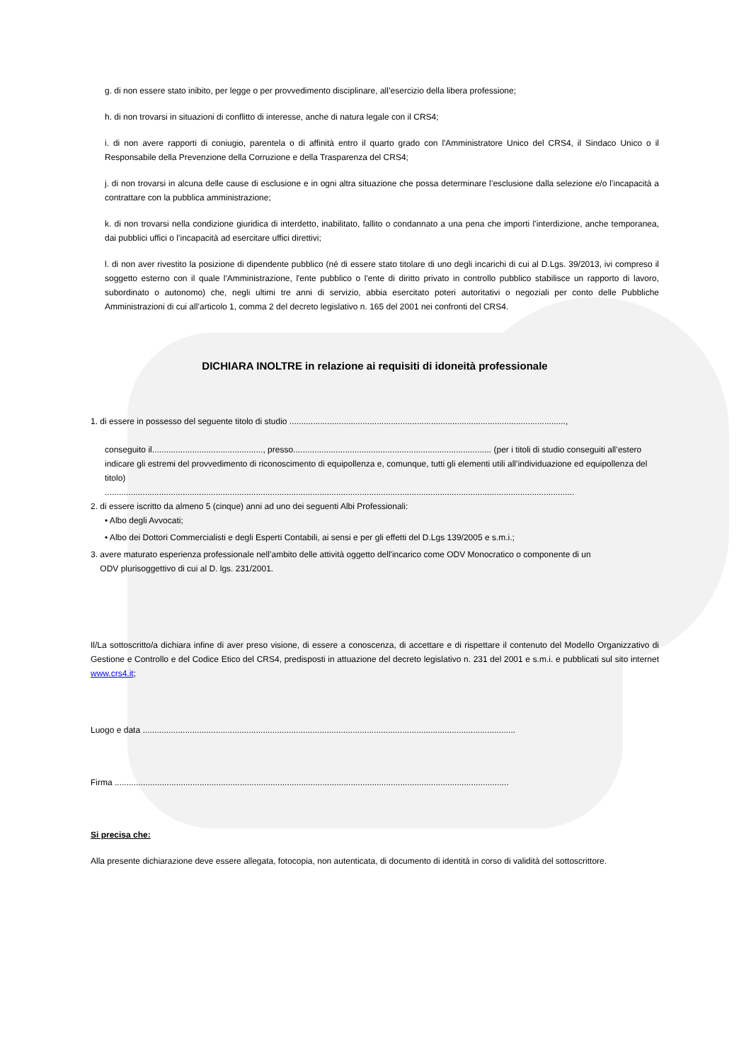g. di non essere stato inibito, per legge o per provvedimento disciplinare, all’esercizio della libera professione;
h. di non trovarsi in situazioni di conflitto di interesse, anche di natura legale con il CRS4;
i. di non avere rapporti di coniugio, parentela o di affinità entro il quarto grado con l'Amministratore Unico del CRS4, il Sindaco Unico o il Responsabile della Prevenzione della Corruzione e della Trasparenza del CRS4;
j. di non trovarsi in alcuna delle cause di esclusione e in ogni altra situazione che possa determinare l’esclusione dalla selezione e/o l’incapacità a contrattare con la pubblica amministrazione;
k. di non trovarsi nella condizione giuridica di interdetto, inabilitato, fallito o condannato a una pena che importi l’interdizione, anche temporanea, dai pubblici uffici o l’incapacità ad esercitare uffici direttivi;
l. di non aver rivestito la posizione di dipendente pubblico (né di essere stato titolare di uno degli incarichi di cui al D.Lgs. 39/2013, ivi compreso il soggetto esterno con il quale l'Amministrazione, l'ente pubblico o l'ente di diritto privato in controllo pubblico stabilisce un rapporto di lavoro, subordinato o autonomo) che, negli ultimi tre anni di servizio, abbia esercitato poteri autoritativi o negoziali per conto delle Pubbliche Amministrazioni di cui all’articolo 1, comma 2 del decreto legislativo n. 165 del 2001 nei confronti del CRS4.
DICHIARA INOLTRE in relazione ai requisiti di idoneità professionale
1. di essere in possesso del seguente titolo di studio .....................................................................................................................,
conseguito il..............................................., presso.................................................................................... (per i titoli di studio conseguiti all’estero indicare gli estremi del provvedimento di riconoscimento di equipollenza e, comunque, tutti gli elementi utili all’individuazione ed equipollenza del titolo)
.......................................................................................................................................................................................................
2. di essere iscritto da almeno 5 (cinque) anni ad uno dei seguenti Albi Professionali:
• Albo degli Avvocati;
• Albo dei Dottori Commercialisti e degli Esperti Contabili, ai sensi e per gli effetti del D.Lgs 139/2005 e s.m.i.;
3. avere maturato esperienza professionale nell’ambito delle attività oggetto dell'incarico come ODV Monocratico o componente di un
ODV plurisoggettivo di cui al D. lgs. 231/2001.
Il/La sottoscritto/a dichiara infine di aver preso visione, di essere a conoscenza, di accettare e di rispettare il contenuto del Modello Organizzativo di Gestione e Controllo e del Codice Etico del CRS4, predisposti in attuazione del decreto legislativo n. 231 del 2001 e s.m.i. e pubblicati sul sito internet www.crs4.it;
Luogo e data ..............................................................................................................................................................
Firma .......................................................................................................................................................................
Si precisa che:
Alla presente dichiarazione deve essere allegata, fotocopia, non autenticata, di documento di identità in corso di validità del sottoscrittore.